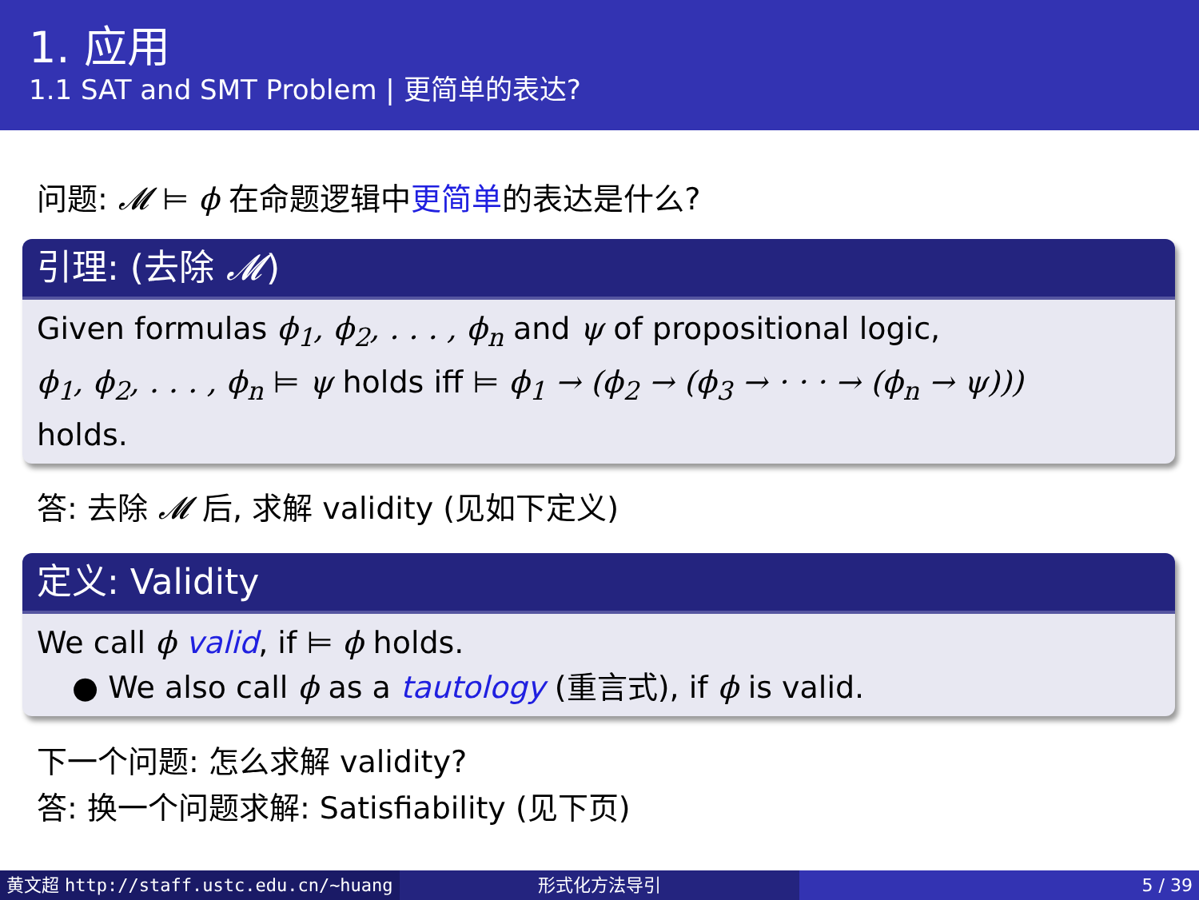1. 应用
1.1 SAT and SMT Problem | 更简单的表达?
问题: 𝓜 ⊨ ϕ 在命题逻辑中更简单的表达是什么?
引理: (去除 𝓜)
Given formulas ϕ<sub>1</sub>, ϕ<sub>2</sub>, . . . , ϕ<sub>n</sub> and ψ of propositional logic,
ϕ<sub>1</sub>, ϕ<sub>2</sub>, . . . , ϕ<sub>n</sub> ⊨ ψ holds iff ⊨ ϕ<sub>1</sub> → (ϕ<sub>2</sub> → (ϕ<sub>3</sub> → · · · → (ϕ<sub>n</sub> → ψ)))
holds.
答: 去除 𝓜 后, 求解 validity (见如下定义)
定义: Validity
We call ϕ valid, if ⊨ ϕ holds.
● We also call ϕ as a tautology (重言式), if ϕ is valid.
下一个问题: 怎么求解 validity?
答: 换一个问题求解: Satisfiability (见下页)
黄文超 http://staff.ustc.edu.cn/~huang 形式化方法导引 5 / 39